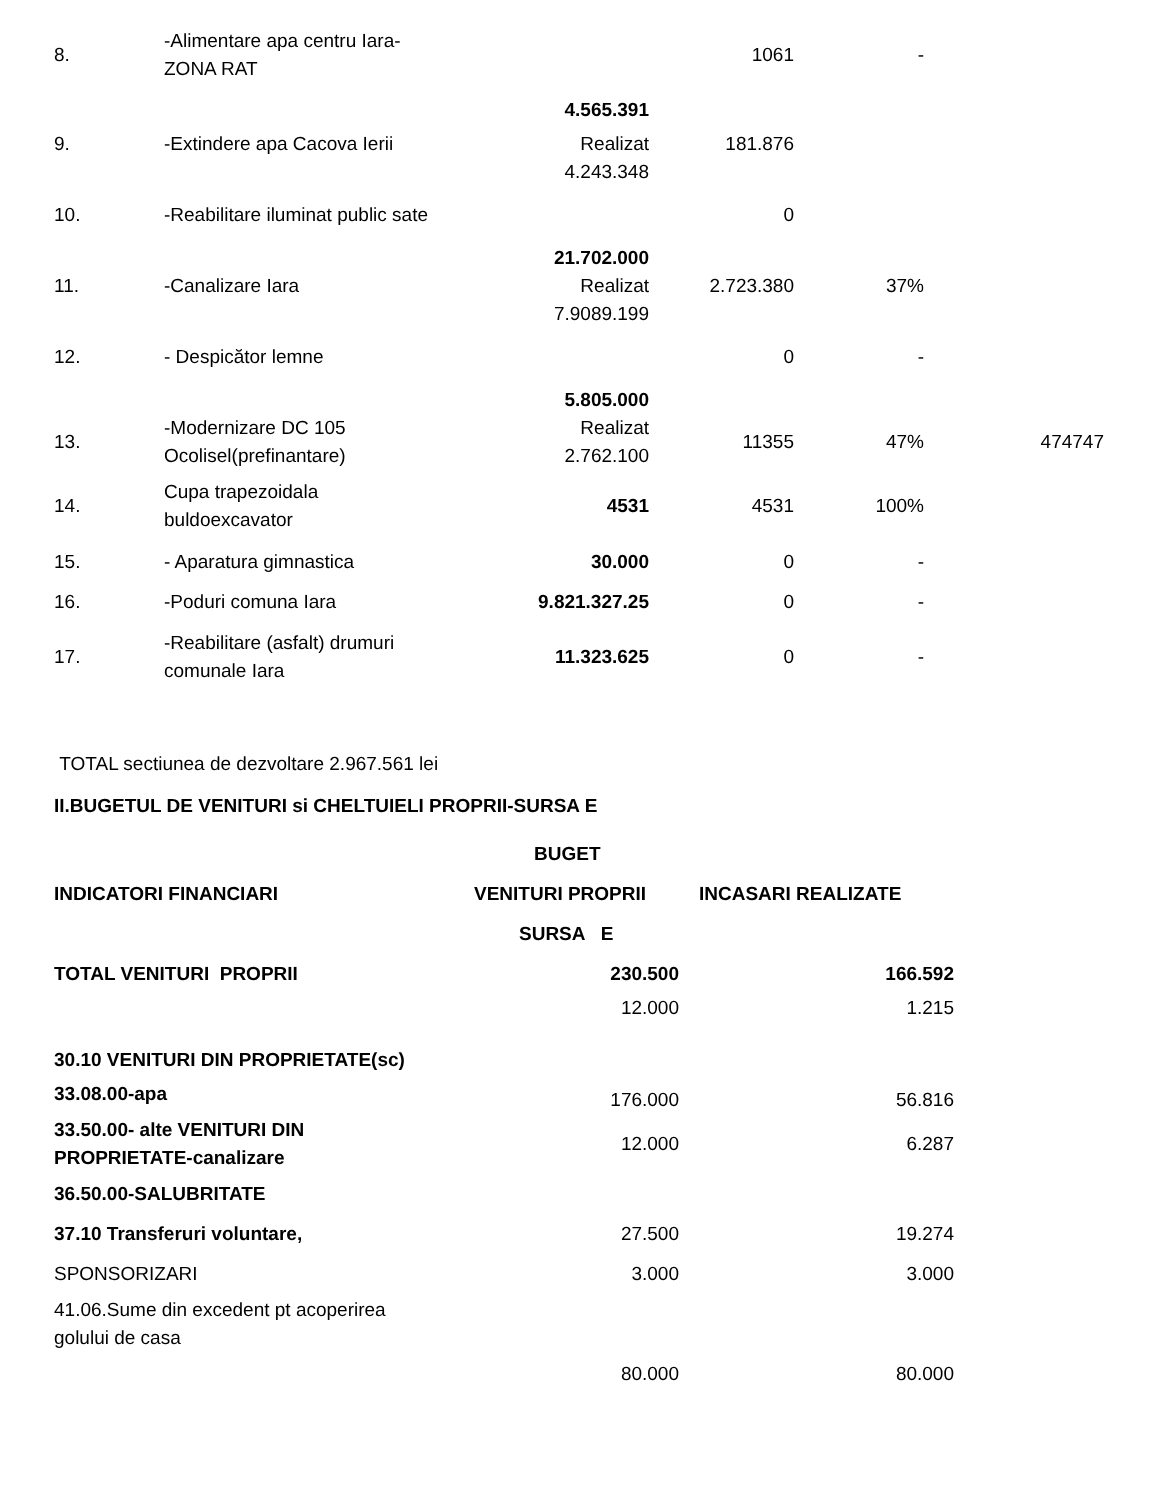| 8. | -Alimentare apa centru Iara- ZONA RAT | | 1061 | - | |
| | | 4.565.391 | | | |
| 9. | -Extindere apa Cacova Ierii | Realizat 4.243.348 | 181.876 | | |
| 10. | -Reabilitare iluminat public sate | | 0 | | |
| | | 21.702.000 | | | |
| 11. | -Canalizare Iara | Realizat 7.9089.199 | 2.723.380 | 37% | |
| 12. | - Despicător lemne | | 0 | - | |
| | | 5.805.000 | | | |
| 13. | -Modernizare DC 105 Ocolisel(prefinantare) | Realizat 2.762.100 | 11355 | 47% | 474747 |
| 14. | Cupa trapezoidala buldoexcavator | 4531 | 4531 | 100% | |
| 15. | - Aparatura gimnastica | 30.000 | 0 | - | |
| 16. | -Poduri comuna Iara | 9.821.327.25 | 0 | - | |
| 17. | -Reabilitare (asfalt) drumuri comunale Iara | 11.323.625 | 0 | - | |
TOTAL sectiunea de dezvoltare 2.967.561 lei
II.BUGETUL DE VENITURI si CHELTUIELI PROPRII-SURSA E
| | BUGET | |
| INDICATORI FINANCIARI | VENITURI PROPRII | INCASARI REALIZATE |
| | SURSA E | |
| TOTAL VENITURI PROPRII | 230.500 | 166.592 |
| 30.10 VENITURI DIN PROPRIETATE(sc) | 12.000 | 1.215 |
| 33.08.00-apa | 176.000 | 56.816 |
| 33.50.00- alte VENITURI DIN PROPRIETATE-canalizare | 12.000 | 6.287 |
| 36.50.00-SALUBRITATE | | |
| 37.10 Transferuri voluntare, | 27.500 | 19.274 |
| SPONSORIZARI | 3.000 | 3.000 |
| 41.06.Sume din excedent pt acoperirea golului de casa | | |
| | 80.000 | 80.000 |